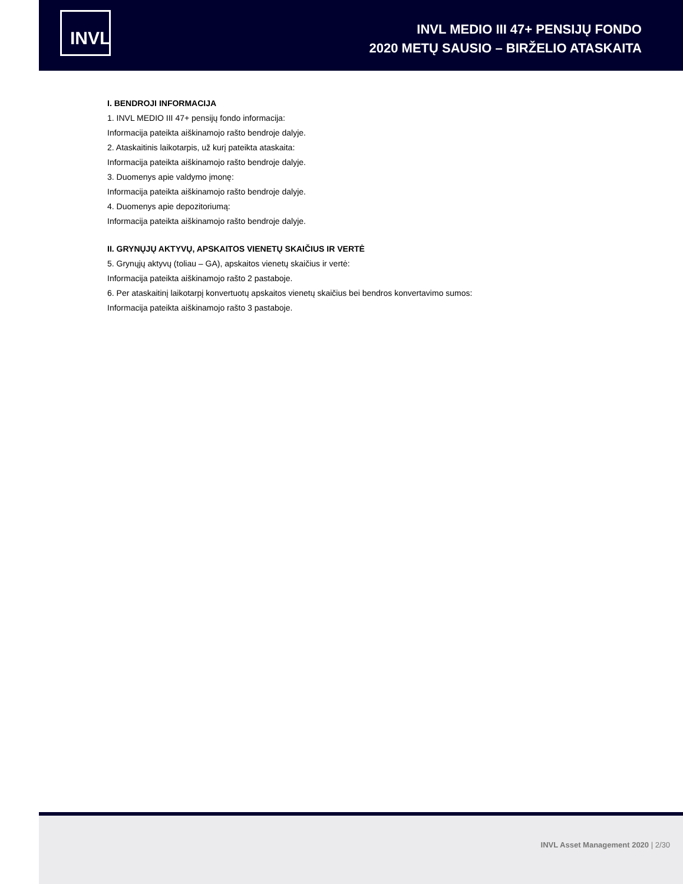INVL
INVL MEDIO III 47+ PENSIJŲ FONDO
2020 METŲ SAUSIO – BIRŽELIO ATASKAITA
I. BENDROJI INFORMACIJA
1. INVL MEDIO III 47+ pensijų fondo informacija:
Informacija pateikta aiškinamojo rašto bendroje dalyje.
2. Ataskaitinis laikotarpis, už kurį pateikta ataskaita:
Informacija pateikta aiškinamojo rašto bendroje dalyje.
3. Duomenys apie valdymo įmonę:
Informacija pateikta aiškinamojo rašto bendroje dalyje.
4. Duomenys apie depozitoriumą:
Informacija pateikta aiškinamojo rašto bendroje dalyje.
II. GRYNŲJŲ AKTYVŲ, APSKAITOS VIENETŲ SKAIČIUS IR VERTĖ
5. Grynųjų aktyvų (toliau – GA), apskaitos vienetų skaičius ir vertė:
Informacija pateikta aiškinamojo rašto 2 pastaboje.
6. Per ataskaitinį laikotarpį konvertuotų apskaitos vienetų skaičius bei bendros konvertavimo sumos:
Informacija pateikta aiškinamojo rašto 3 pastaboje.
INVL Asset Management 2020 | 2/30